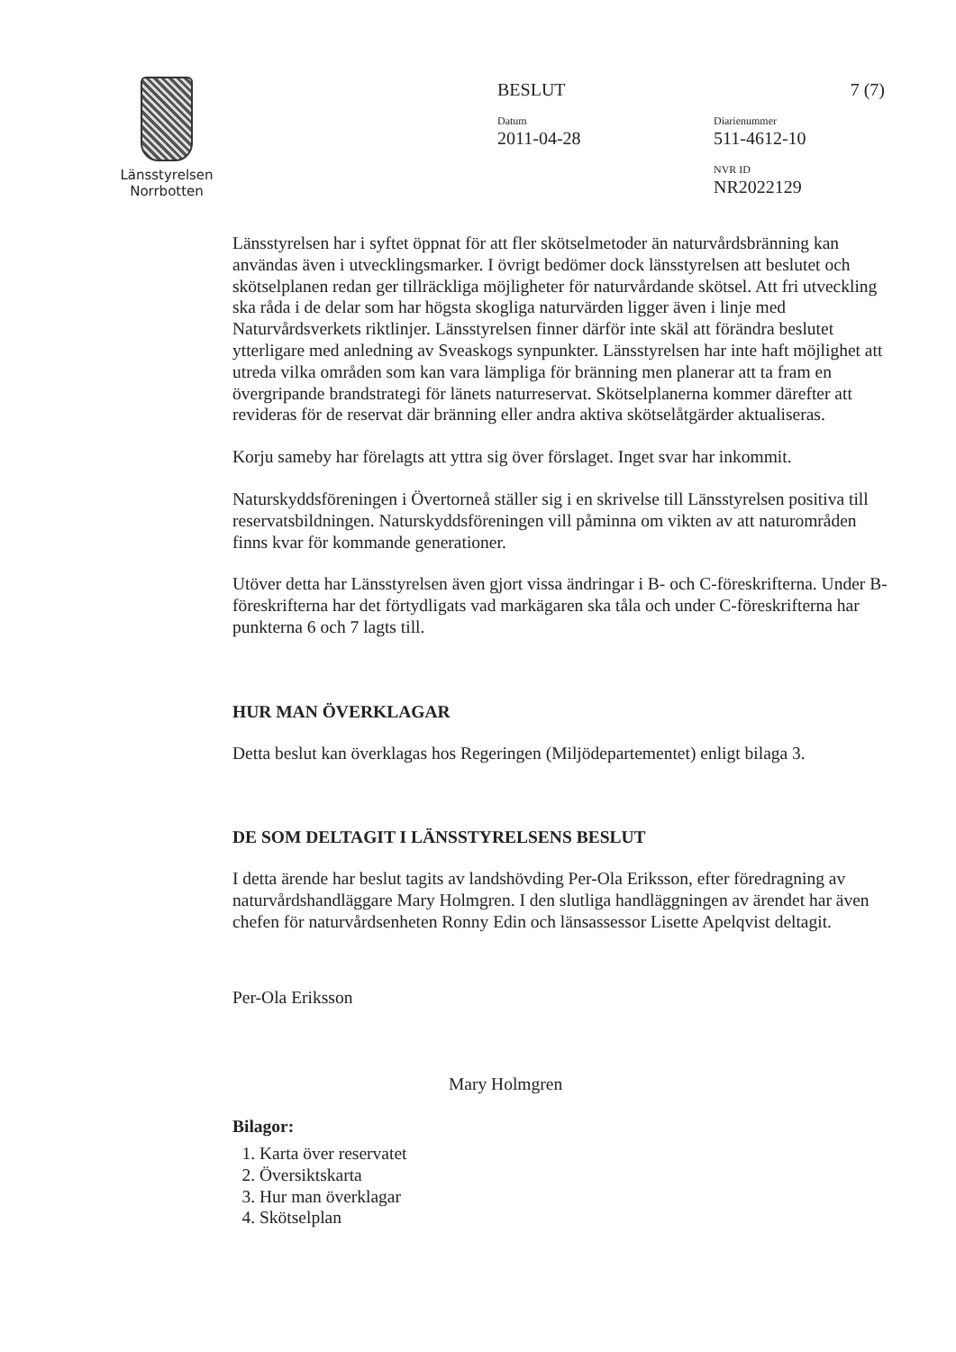Länsstyrelsen
Norrbotten
BESLUT 7 (7)
Datum
2011-04-28
Diarienummer
511-4612-10
NVR ID
NR2022129
Länsstyrelsen har i syftet öppnat för att fler skötselmetoder än naturvårdsbränning kan användas även i utvecklingsmarker. I övrigt bedömer dock länsstyrelsen att beslutet och skötselplanen redan ger tillräckliga möjligheter för naturvårdande skötsel. Att fri utveckling ska råda i de delar som har högsta skogliga naturvärden ligger även i linje med Naturvårdsverkets riktlinjer. Länsstyrelsen finner därför inte skäl att förändra beslutet ytterligare med anledning av Sveaskogs synpunkter. Länsstyrelsen har inte haft möjlighet att utreda vilka områden som kan vara lämpliga för bränning men planerar att ta fram en övergripande brandstrategi för länets naturreservat. Skötselplanerna kommer därefter att revideras för de reservat där bränning eller andra aktiva skötselåtgärder aktualiseras.
Korju sameby har förelagts att yttra sig över förslaget. Inget svar har inkommit.
Naturskyddsföreningen i Övertorneå ställer sig i en skrivelse till Länsstyrelsen positiva till reservatsbildningen. Naturskyddsföreningen vill påminna om vikten av att naturområden finns kvar för kommande generationer.
Utöver detta har Länsstyrelsen även gjort vissa ändringar i B- och C-föreskrifterna. Under B-föreskrifterna har det förtydligats vad markägaren ska tåla och under C-föreskrifterna har punkterna 6 och 7 lagts till.
HUR MAN ÖVERKLAGAR
Detta beslut kan överklagas hos Regeringen (Miljödepartementet) enligt bilaga 3.
DE SOM DELTAGIT I LÄNSSTYRELSENS BESLUT
I detta ärende har beslut tagits av landshövding Per-Ola Eriksson, efter föredragning av naturvårdshandläggare Mary Holmgren. I den slutliga handläggningen av ärendet har även chefen för naturvårdsenheten Ronny Edin och länsassessor Lisette Apelqvist deltagit.
Per-Ola Eriksson
Mary Holmgren
Bilagor:
1. Karta över reservatet
2. Översiktskarta
3. Hur man överklagar
4. Skötselplan